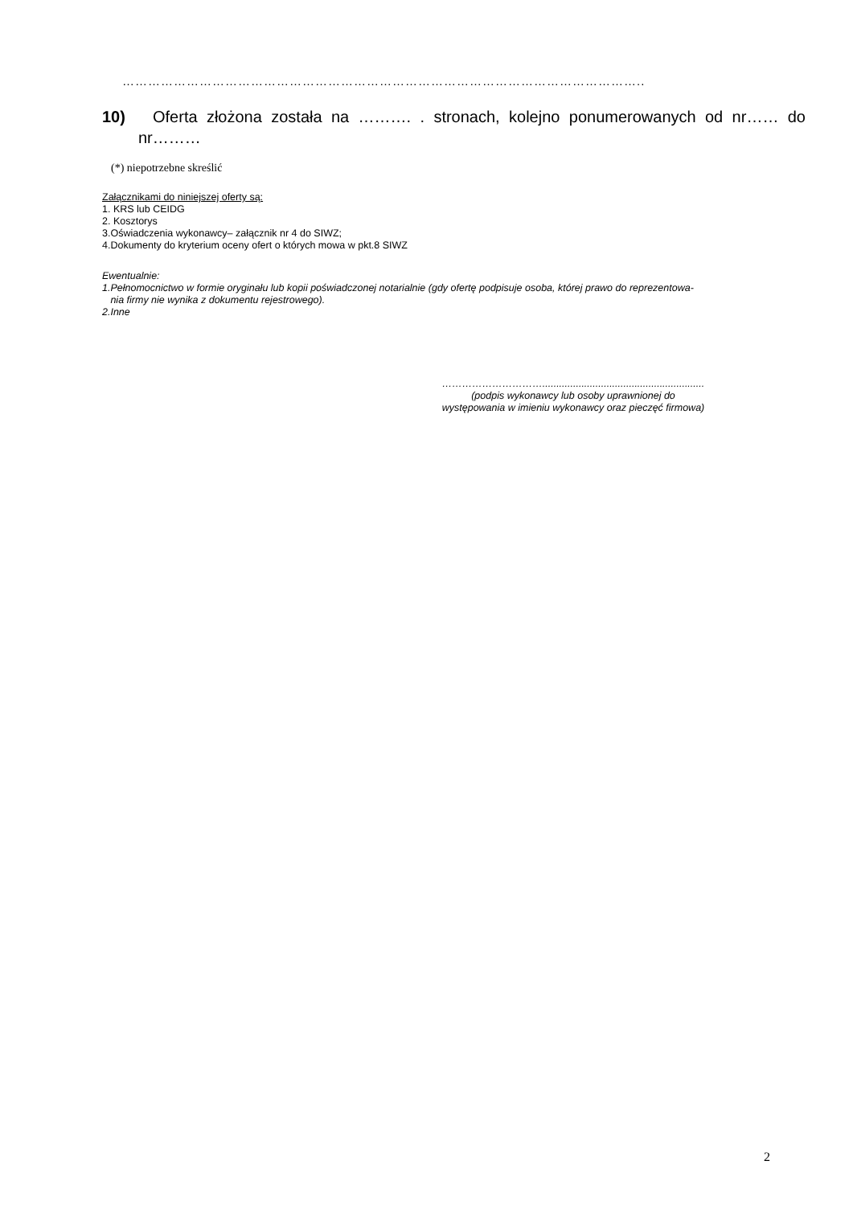…………………………………………………………………………………………………………..
10) Oferta złożona została na ………. . stronach, kolejno ponumerowanych od nr…… do nr………
(*) niepotrzebne skreślić
Załącznikami do niniejszej oferty są:
1. KRS lub CEIDG
2. Kosztorys
3.Oświadczenia wykonawcy– załącznik nr 4 do SIWZ;
4.Dokumenty do kryterium oceny ofert o których mowa w pkt.8 SIWZ
Ewentualnie:
1.Pełnomocnictwo w formie oryginału lub kopii poświadczonej notarialnie (gdy ofertę podpisuje osoba, której prawo do reprezentowa-
nia firmy nie wynika z dokumentu rejestrowego).
2.Inne
…………………………..........................................................
(podpis wykonawcy lub osoby uprawnionej do
występowania w imieniu wykonawcy oraz pieczęć firmowa)
2